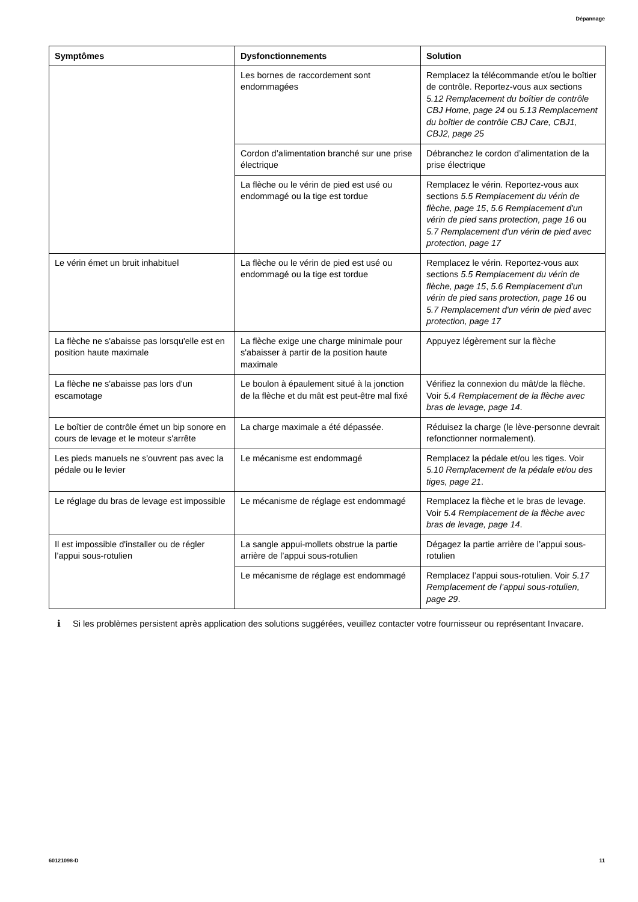Dépannage
| Symptômes | Dysfonctionnements | Solution |
| --- | --- | --- |
| | Les bornes de raccordement sont endommagées | Remplacez la télécommande et/ou le boîtier de contrôle. Reportez-vous aux sections 5.12 Remplacement du boîtier de contrôle CBJ Home, page 24 ou 5.13 Remplacement du boîtier de contrôle CBJ Care, CBJ1, CBJ2, page 25 |
| | Cordon d’alimentation branché sur une prise électrique | Débranchez le cordon d’alimentation de la prise électrique |
| | La flèche ou le vérin de pied est usé ou endommagé ou la tige est tordue | Remplacez le vérin. Reportez-vous aux sections 5.5 Remplacement du vérin de flèche, page 15 , 5.6 Remplacement d'un vérin de pied sans protection, page 16 ou 5.7 Remplacement d'un vérin de pied avec protection, page 17 |
| Le vérin émet un bruit inhabituel | La flèche ou le vérin de pied est usé ou endommagé ou la tige est tordue | Remplacez le vérin. Reportez-vous aux sections 5.5 Remplacement du vérin de flèche, page 15 , 5.6 Remplacement d'un vérin de pied sans protection, page 16 ou 5.7 Remplacement d'un vérin de pied avec protection, page 17 |
| La flèche ne s'abaisse pas lorsqu'elle est en position haute maximale | La flèche exige une charge minimale pour s'abaisser à partir de la position haute maximale | Appuyez légèrement sur la flèche |
| La flèche ne s'abaisse pas lors d'un escamotage | Le boulon à épaulement situé à la jonction de la flèche et du mât est peut-être mal fixé | Vérifiez la connexion du mât/de la flèche. Voir 5.4 Remplacement de la flèche avec bras de levage, page 14 . |
| Le boîtier de contrôle émet un bip sonore en cours de levage et le moteur s'arrête | La charge maximale a été dépassée. | Réduisez la charge (le lève-personne devrait refonctionner normalement). |
| Les pieds manuels ne s'ouvrent pas avec la pédale ou le levier | Le mécanisme est endommagé | Remplacez la pédale et/ou les tiges. Voir 5.10 Remplacement de la pédale et/ou des tiges, page 21 . |
| Le réglage du bras de levage est impossible | Le mécanisme de réglage est endommagé | Remplacez la flèche et le bras de levage. Voir 5.4 Remplacement de la flèche avec bras de levage, page 14 . |
| Il est impossible d'installer ou de régler l’appui sous-rotulien | La sangle appui-mollets obstrue la partie arrière de l’appui sous-rotulien | Dégagez la partie arrière de l’appui sous-rotulien |
| | Le mécanisme de réglage est endommagé | Remplacez l’appui sous-rotulien. Voir 5.17 Remplacement de l’appui sous-rotulien, page 29 . |
ℹ Si les problèmes persistent après application des solutions suggérées, veuillez contacter votre fournisseur ou représentant Invacare.
60121098-D 11